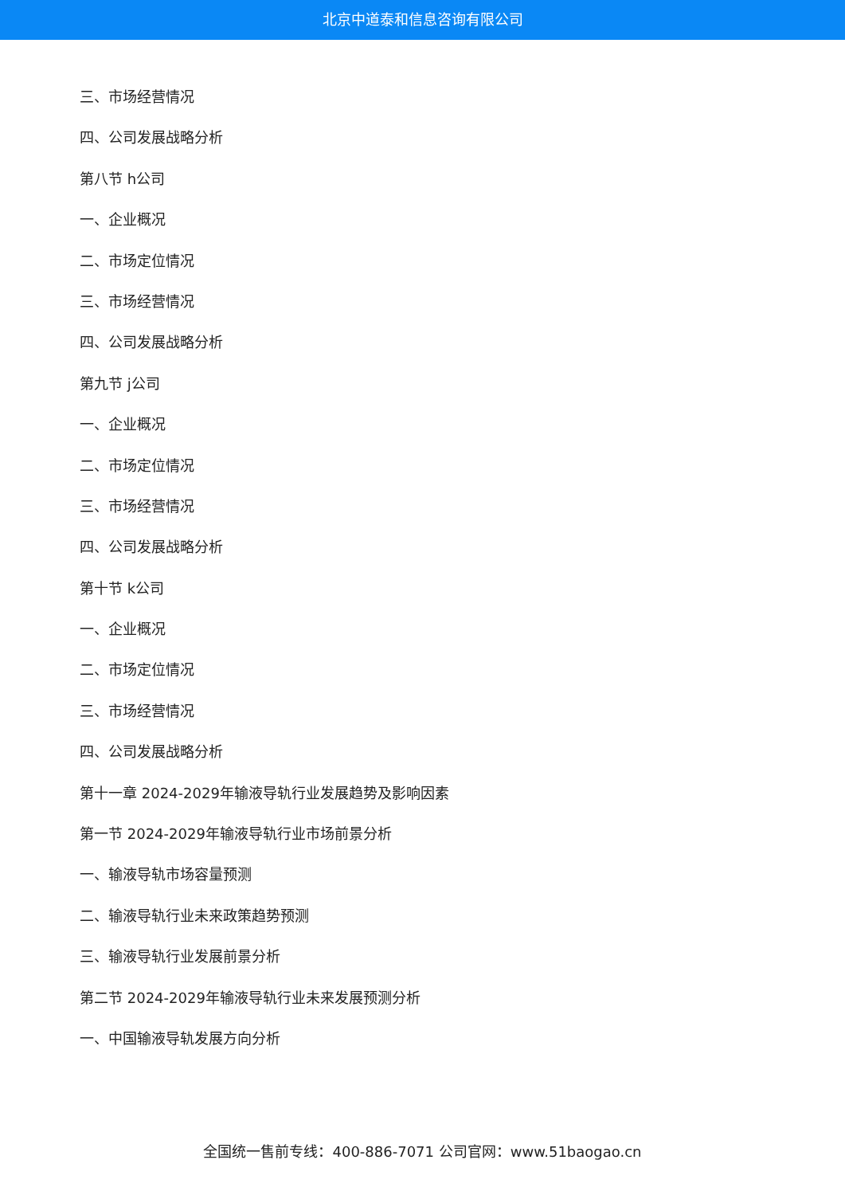北京中道泰和信息咨询有限公司
三、市场经营情况
四、公司发展战略分析
第八节 h公司
一、企业概况
二、市场定位情况
三、市场经营情况
四、公司发展战略分析
第九节 j公司
一、企业概况
二、市场定位情况
三、市场经营情况
四、公司发展战略分析
第十节 k公司
一、企业概况
二、市场定位情况
三、市场经营情况
四、公司发展战略分析
第十一章 2024-2029年输液导轨行业发展趋势及影响因素
第一节 2024-2029年输液导轨行业市场前景分析
一、输液导轨市场容量预测
二、输液导轨行业未来政策趋势预测
三、输液导轨行业发展前景分析
第二节 2024-2029年输液导轨行业未来发展预测分析
一、中国输液导轨发展方向分析
全国统一售前专线：400-886-7071 公司官网：www.51baogao.cn